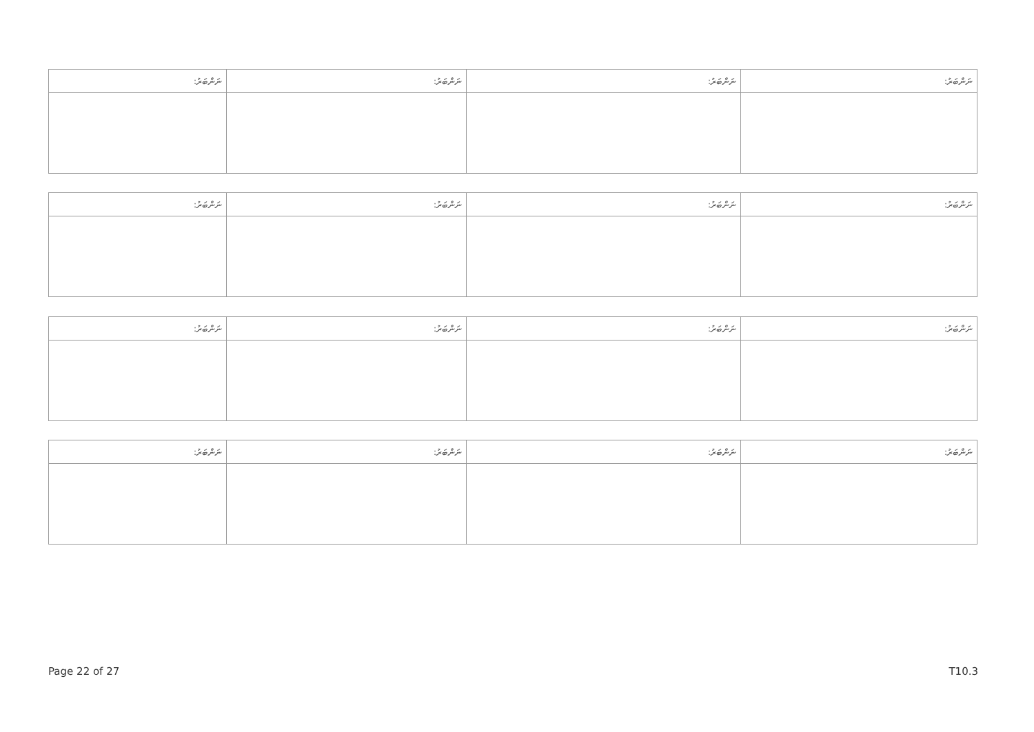| ނަންބަރު: | ނަންބަރު: | ނަންބަރު: | ނަންބަރު: |
| --- | --- | --- | --- |
| ނަންބަރު: | ނަންބަރު: | ނަންބަރު: | ނަންބަރު: |
| --- | --- | --- | --- |
| ނަންބަރު: | ނަންބަރު: | ނަންބަރު: | ނަންބަރު: |
| --- | --- | --- | --- |
| ނަންބަރު: | ނަންބަރު: | ނަންބަރު: | ނަންބަރު: |
| --- | --- | --- | --- |
Page 22 of 27 T10.3